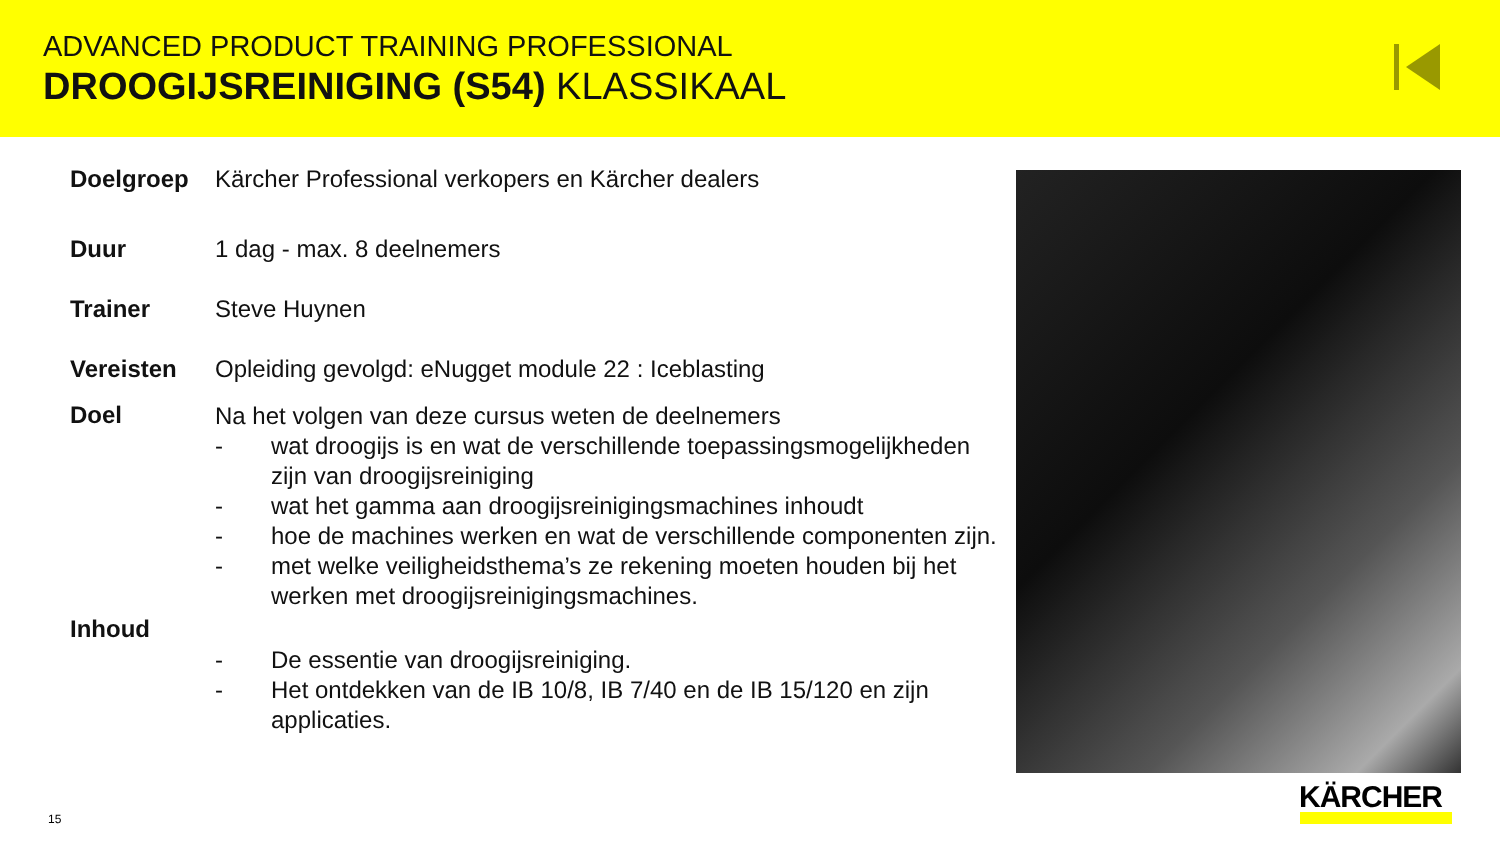ADVANCED PRODUCT TRAINING PROFESSIONAL
DROOGIJSREINIGING (S54) KLASSIKAAL
Doelgroep Kärcher Professional verkopers en Kärcher dealers
Duur 1 dag - max. 8 deelnemers
Trainer Steve Huynen
Vereisten Opleiding gevolgd: eNugget module 22 : Iceblasting
Doel
Na het volgen van deze cursus weten de deelnemers
- wat droogijs is en wat de verschillende toepassingsmogelijkheden zijn van droogijsreiniging
- wat het gamma aan droogijsreinigingsmachines inhoudt
- hoe de machines werken en wat de verschillende componenten zijn.
- met welke veiligheidsthema’s ze rekening moeten houden bij het werken met droogijsreinigingsmachines.
Inhoud
- De essentie van droogijsreiniging.
- Het ontdekken van de IB 10/8, IB 7/40 en de IB 15/120 en zijn applicaties.
15
KÄRCHER